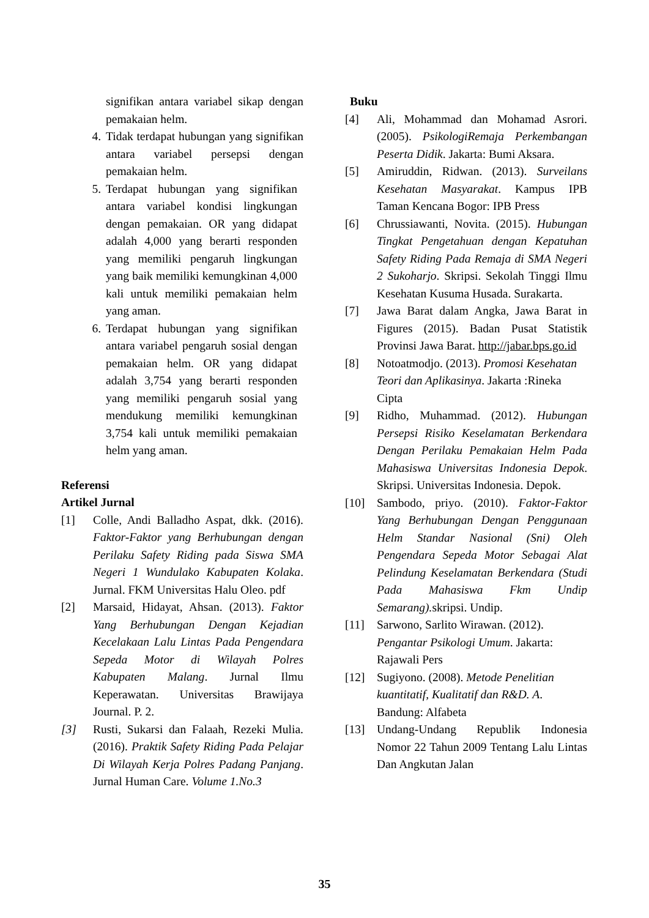signifikan antara variabel sikap dengan pemakaian helm.
4. Tidak terdapat hubungan yang signifikan antara variabel persepsi dengan pemakaian helm.
5. Terdapat hubungan yang signifikan antara variabel kondisi lingkungan dengan pemakaian. OR yang didapat adalah 4,000 yang berarti responden yang memiliki pengaruh lingkungan yang baik memiliki kemungkinan 4,000 kali untuk memiliki pemakaian helm yang aman.
6. Terdapat hubungan yang signifikan antara variabel pengaruh sosial dengan pemakaian helm. OR yang didapat adalah 3,754 yang berarti responden yang memiliki pengaruh sosial yang mendukung memiliki kemungkinan 3,754 kali untuk memiliki pemakaian helm yang aman.
Referensi
Artikel Jurnal
[1] Colle, Andi Balladho Aspat, dkk. (2016). Faktor-Faktor yang Berhubungan dengan Perilaku Safety Riding pada Siswa SMA Negeri 1 Wundulako Kabupaten Kolaka. Jurnal. FKM Universitas Halu Oleo. pdf
[2] Marsaid, Hidayat, Ahsan. (2013). Faktor Yang Berhubungan Dengan Kejadian Kecelakaan Lalu Lintas Pada Pengendara Sepeda Motor di Wilayah Polres Kabupaten Malang. Jurnal Ilmu Keperawatan. Universitas Brawijaya Journal. P. 2.
[3] Rusti, Sukarsi dan Falaah, Rezeki Mulia. (2016). Praktik Safety Riding Pada Pelajar Di Wilayah Kerja Polres Padang Panjang. Jurnal Human Care. Volume 1.No.3
Buku
[4] Ali, Mohammad dan Mohamad Asrori. (2005). PsikologiRemaja Perkembangan Peserta Didik. Jakarta: Bumi Aksara.
[5] Amiruddin, Ridwan. (2013). Surveilans Kesehatan Masyarakat. Kampus IPB Taman Kencana Bogor: IPB Press
[6] Chrussiawanti, Novita. (2015). Hubungan Tingkat Pengetahuan dengan Kepatuhan Safety Riding Pada Remaja di SMA Negeri 2 Sukoharjo. Skripsi. Sekolah Tinggi Ilmu Kesehatan Kusuma Husada. Surakarta.
[7] Jawa Barat dalam Angka, Jawa Barat in Figures (2015). Badan Pusat Statistik Provinsi Jawa Barat. http://jabar.bps.go.id
[8] Notoatmodjo. (2013). Promosi Kesehatan Teori dan Aplikasinya. Jakarta :Rineka Cipta
[9] Ridho, Muhammad. (2012). Hubungan Persepsi Risiko Keselamatan Berkendara Dengan Perilaku Pemakaian Helm Pada Mahasiswa Universitas Indonesia Depok. Skripsi. Universitas Indonesia. Depok.
[10] Sambodo, priyo. (2010). Faktor-Faktor Yang Berhubungan Dengan Penggunaan Helm Standar Nasional (Sni) Oleh Pengendara Sepeda Motor Sebagai Alat Pelindung Keselamatan Berkendara (Studi Pada Mahasiswa Fkm Undip Semarang). skripsi. Undip.
[11] Sarwono, Sarlito Wirawan. (2012). Pengantar Psikologi Umum. Jakarta: Rajawali Pers
[12] Sugiyono. (2008). Metode Penelitian kuantitatif, Kualitatif dan R&D. A. Bandung: Alfabeta
[13] Undang-Undang Republik Indonesia Nomor 22 Tahun 2009 Tentang Lalu Lintas Dan Angkutan Jalan
35